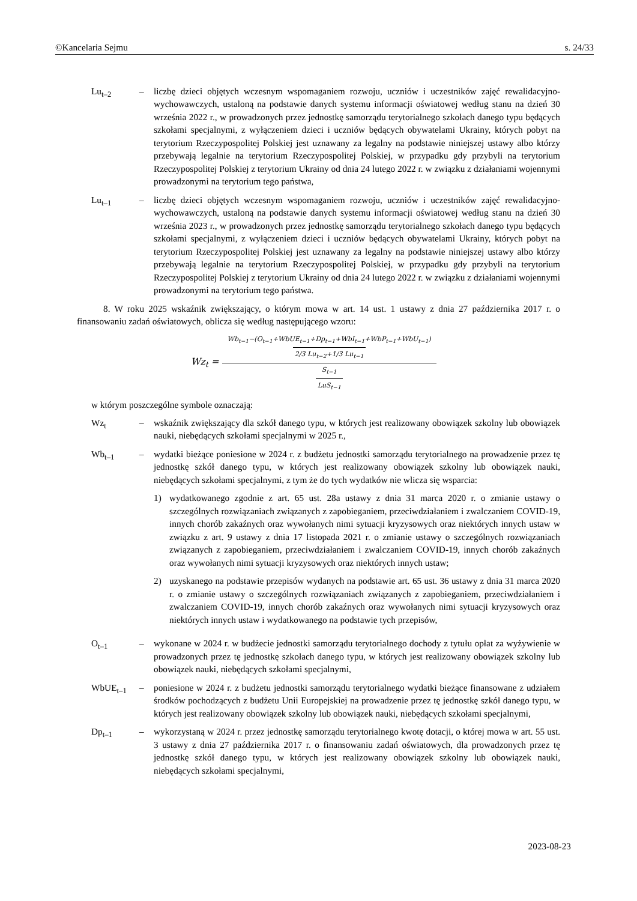©Kancelaria Sejmu s. 24/33
Lu<sub>t–2</sub> – liczbę dzieci objętych wczesnym wspomaganiem rozwoju, uczniów i uczestników zajęć rewalidacyjno-wychowawczych, ustaloną na podstawie danych systemu informacji oświatowej według stanu na dzień 30 września 2022 r., w prowadzonych przez jednostkę samorządu terytorialnego szkołach danego typu będących szkołami specjalnymi, z wyłączeniem dzieci i uczniów będących obywatelami Ukrainy, których pobyt na terytorium Rzeczypospolitej Polskiej jest uznawany za legalny na podstawie niniejszej ustawy albo którzy przebywają legalnie na terytorium Rzeczypospolitej Polskiej, w przypadku gdy przybyli na terytorium Rzeczypospolitej Polskiej z terytorium Ukrainy od dnia 24 lutego 2022 r. w związku z działaniami wojennymi prowadzonymi na terytorium tego państwa,
Lu<sub>t–1</sub> – liczbę dzieci objętych wczesnym wspomaganiem rozwoju, uczniów i uczestników zajęć rewalidacyjno-wychowawczych, ustaloną na podstawie danych systemu informacji oświatowej według stanu na dzień 30 września 2023 r., w prowadzonych przez jednostkę samorządu terytorialnego szkołach danego typu będących szkołami specjalnymi, z wyłączeniem dzieci i uczniów będących obywatelami Ukrainy, których pobyt na terytorium Rzeczypospolitej Polskiej jest uznawany za legalny na podstawie niniejszej ustawy albo którzy przebywają legalnie na terytorium Rzeczypospolitej Polskiej, w przypadku gdy przybyli na terytorium Rzeczypospolitej Polskiej z terytorium Ukrainy od dnia 24 lutego 2022 r. w związku z działaniami wojennymi prowadzonymi na terytorium tego państwa.
8. W roku 2025 wskaźnik zwiększający, o którym mowa w art. 14 ust. 1 ustawy z dnia 27 października 2017 r. o finansowaniu zadań oświatowych, oblicza się według następującego wzoru:
Wz<sub>t</sub> = Wb<sub>t−1</sub>−(O<sub>t−1</sub>+WbUE<sub>t−1</sub>+Dp<sub>t−1</sub>+WbI<sub>t−1</sub>+WbP<sub>t−1</sub>+WbU<sub>t−1</sub>) 2/3 Lu<sub>t−2</sub>+1/3 Lu<sub>t−1</sub> S<sub>t−1</sub> LuS<sub>t−1</sub>
w którym poszczególne symbole oznaczają:
Wz<sub>t</sub> – wskaźnik zwiększający dla szkół danego typu, w których jest realizowany obowiązek szkolny lub obowiązek nauki, niebędących szkołami specjalnymi w 2025 r.,
Wb<sub>t–1</sub> – wydatki bieżące poniesione w 2024 r. z budżetu jednostki samorządu terytorialnego na prowadzenie przez tę jednostkę szkół danego typu, w których jest realizowany obowiązek szkolny lub obowiązek nauki, niebędących szkołami specjalnymi, z tym że do tych wydatków nie wlicza się wsparcia:
1) wydatkowanego zgodnie z art. 65 ust. 28a ustawy z dnia 31 marca 2020 r. o zmianie ustawy o szczególnych rozwiązaniach związanych z zapobieganiem, przeciwdziałaniem i zwalczaniem COVID-19, innych chorób zakaźnych oraz wywołanych nimi sytuacji kryzysowych oraz niektórych innych ustaw w związku z art. 9 ustawy z dnia 17 listopada 2021 r. o zmianie ustawy o szczególnych rozwiązaniach związanych z zapobieganiem, przeciwdziałaniem i zwalczaniem COVID-19, innych chorób zakaźnych oraz wywołanych nimi sytuacji kryzysowych oraz niektórych innych ustaw;
2) uzyskanego na podstawie przepisów wydanych na podstawie art. 65 ust. 36 ustawy z dnia 31 marca 2020 r. o zmianie ustawy o szczególnych rozwiązaniach związanych z zapobieganiem, przeciwdziałaniem i zwalczaniem COVID-19, innych chorób zakaźnych oraz wywołanych nimi sytuacji kryzysowych oraz niektórych innych ustaw i wydatkowanego na podstawie tych przepisów,
O<sub>t–1</sub> – wykonane w 2024 r. w budżecie jednostki samorządu terytorialnego dochody z tytułu opłat za wyżywienie w prowadzonych przez tę jednostkę szkołach danego typu, w których jest realizowany obowiązek szkolny lub obowiązek nauki, niebędących szkołami specjalnymi,
WbUE<sub>t–1</sub> – poniesione w 2024 r. z budżetu jednostki samorządu terytorialnego wydatki bieżące finansowane z udziałem środków pochodzących z budżetu Unii Europejskiej na prowadzenie przez tę jednostkę szkół danego typu, w których jest realizowany obowiązek szkolny lub obowiązek nauki, niebędących szkołami specjalnymi,
Dp<sub>t–1</sub> – wykorzystaną w 2024 r. przez jednostkę samorządu terytorialnego kwotę dotacji, o której mowa w art. 55 ust. 3 ustawy z dnia 27 października 2017 r. o finansowaniu zadań oświatowych, dla prowadzonych przez tę jednostkę szkół danego typu, w których jest realizowany obowiązek szkolny lub obowiązek nauki, niebędących szkołami specjalnymi,
2023-08-23